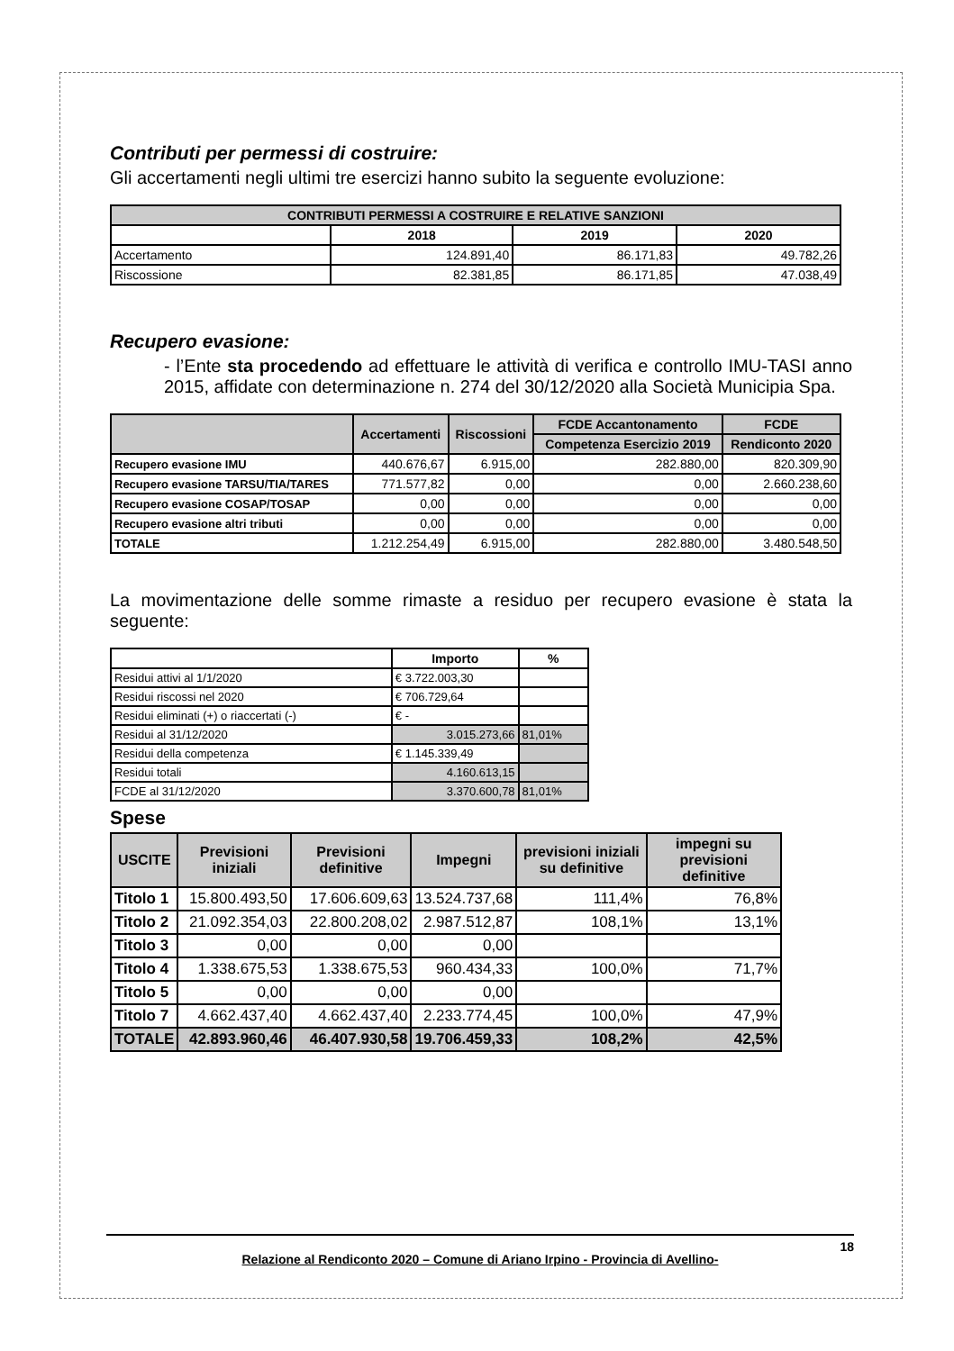Contributi per permessi di costruire:
Gli accertamenti negli ultimi tre esercizi hanno subito la seguente evoluzione:
| CONTRIBUTI PERMESSI A COSTRUIRE E RELATIVE SANZIONI | | | |
| --- | --- | --- | --- |
| | 2018 | 2019 | 2020 |
| Accertamento | 124.891,40 | 86.171,83 | 49.782,26 |
| Riscossione | 82.381,85 | 86.171,85 | 47.038,49 |
Recupero evasione:
- l’Ente sta procedendo ad effettuare le attività di verifica e controllo IMU-TASI anno 2015, affidate con determinazione n. 274 del 30/12/2020 alla Società Municipia Spa.
| | Accertamenti | Riscossioni | FCDE Accantonamento | FCDE |
| --- | --- | --- | --- | --- |
| | | | Competenza Esercizio 2019 | Rendiconto 2020 |
| Recupero evasione IMU | 440.676,67 | 6.915,00 | 282.880,00 | 820.309,90 |
| Recupero evasione TARSU/TIA/TARES | 771.577,82 | 0,00 | 0,00 | 2.660.238,60 |
| Recupero evasione COSAP/TOSAP | 0,00 | 0,00 | 0,00 | 0,00 |
| Recupero evasione altri tributi | 0,00 | 0,00 | 0,00 | 0,00 |
| TOTALE | 1.212.254,49 | 6.915,00 | 282.880,00 | 3.480.548,50 |
La movimentazione delle somme rimaste a residuo per recupero evasione è stata la seguente:
| | Importo | % |
| --- | --- | --- |
| Residui attivi al 1/1/2020 | € 3.722.003,30 | |
| Residui riscossi nel 2020 | € 706.729,64 | |
| Residui eliminati (+) o riaccertati (-) | € - | |
| Residui al 31/12/2020 | 3.015.273,66 | 81,01% |
| Residui della competenza | € 1.145.339,49 | |
| Residui totali | 4.160.613,15 | |
| FCDE al 31/12/2020 | 3.370.600,78 | 81,01% |
Spese
| USCITE | Previsioni iniziali | Previsioni definitive | Impegni | previsioni iniziali su definitive | impegni su previsioni definitive |
| --- | --- | --- | --- | --- | --- |
| Titolo 1 | 15.800.493,50 | 17.606.609,63 | 13.524.737,68 | 111,4% | 76,8% |
| Titolo 2 | 21.092.354,03 | 22.800.208,02 | 2.987.512,87 | 108,1% | 13,1% |
| Titolo 3 | 0,00 | 0,00 | 0,00 | | |
| Titolo 4 | 1.338.675,53 | 1.338.675,53 | 960.434,33 | 100,0% | 71,7% |
| Titolo 5 | 0,00 | 0,00 | 0,00 | | |
| Titolo 7 | 4.662.437,40 | 4.662.437,40 | 2.233.774,45 | 100,0% | 47,9% |
| TOTALE | 42.893.960,46 | 46.407.930,58 | 19.706.459,33 | 108,2% | 42,5% |
18
Relazione al Rendiconto 2020 – Comune di Ariano Irpino - Provincia di Avellino-